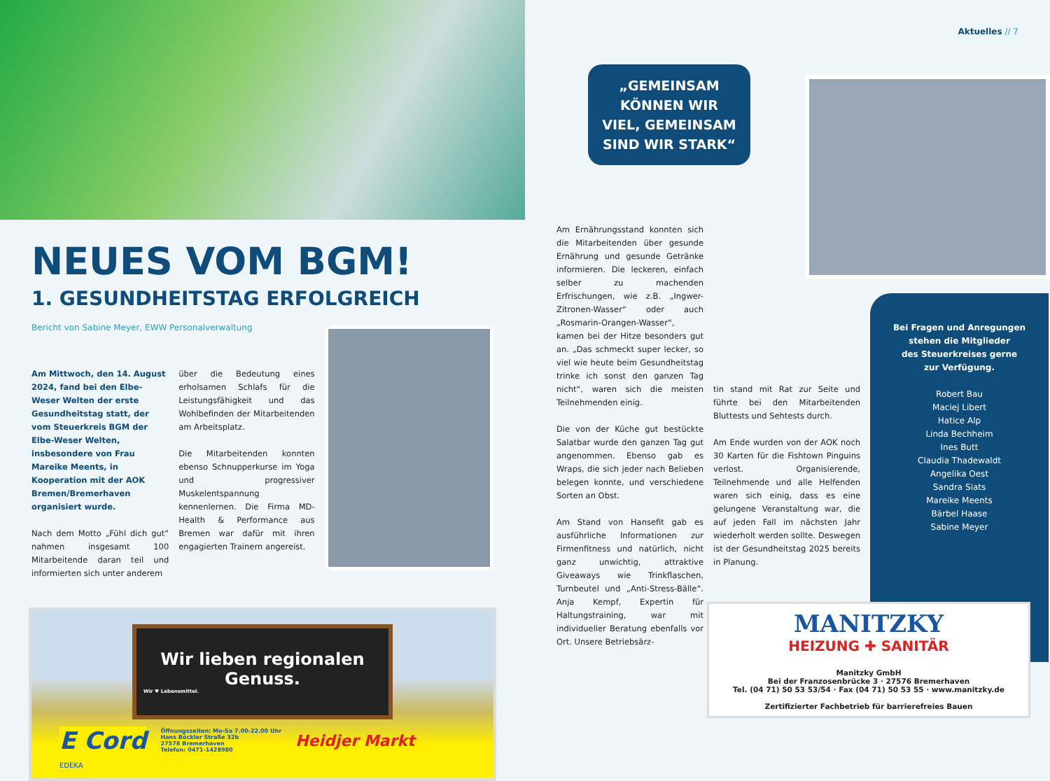NEUES VOM BGM!
1. GESUNDHEITSTAG ERFOLGREICH
Bericht von Sabine Meyer, EWW Personalverwaltung
Am Mittwoch, den 14. August 2024, fand bei den Elbe-Weser Welten der erste Gesundheitstag statt, der vom Steuerkreis BGM der Elbe-Weser Welten, insbesondere von Frau Mareike Meents, in Kooperation mit der AOK Bremen/Bremerhaven organisiert wurde.
Nach dem Motto „Fühl dich gut“ nahmen insgesamt 100 Mitarbeitende daran teil und informierten sich unter anderem
über die Bedeutung eines erholsamen Schlafs für die Leistungsfähigkeit und das Wohlbefinden der Mitarbeitenden am Arbeitsplatz.
Die Mitarbeitenden konnten ebenso Schnupperkurse im Yoga und progressiver Muskelentspannung kennenlernen. Die Firma MD-Health & Performance aus Bremen war dafür mit ihren engagierten Trainern angereist.
Wir lieben regionalen Genuss.
Wir ♥ Lebensmittel.
E Cord
Öffnungszeiten: Mo-Sa 7.00-22.00 Uhr
Hans Böckler Straße 32b
27578 Bremerhaven
Telefon: 0471-1428980
Heidjer Markt
EDEKA
Aktuelles // 7
„GEMEINSAM KÖNNEN WIR VIEL, GEMEINSAM SIND WIR STARK“
Am Ernährungsstand konnten sich die Mitarbeitenden über gesunde Ernährung und gesunde Getränke informieren. Die leckeren, einfach selber zu machenden Erfrischungen, wie z.B. „Ingwer-Zitronen-Wasser“ oder auch „Rosmarin-Orangen-Wasser“, kamen bei der Hitze besonders gut an. „Das schmeckt super lecker, so viel wie heute beim Gesundheitstag trinke ich sonst den ganzen Tag nicht“, waren sich die meisten Teilnehmenden einig.
Die von der Küche gut bestückte Salatbar wurde den ganzen Tag gut angenommen. Ebenso gab es Wraps, die sich jeder nach Belieben belegen konnte, und verschiedene Sorten an Obst.
Am Stand von Hansefit gab es ausführliche Informationen zur Firmenfitness und natürlich, nicht ganz unwichtig, attraktive Giveaways wie Trinkflaschen, Turnbeutel und „Anti-Stress-Bälle“. Anja Kempf, Expertin für Haltungstraining, war mit individueller Beratung ebenfalls vor Ort. Unsere Betriebsärz-
tin stand mit Rat zur Seite und führte bei den Mitarbeitenden Bluttests und Sehtests durch.
Am Ende wurden von der AOK noch 30 Karten für die Fishtown Pinguins verlost. Organisierende, Teilnehmende und alle Helfenden waren sich einig, dass es eine gelungene Veranstaltung war, die auf jeden Fall im nächsten Jahr wiederholt werden sollte. Deswegen ist der Gesundheitstag 2025 bereits in Planung.
Bei Fragen und Anregungen
stehen die Mitglieder
des Steuerkreises gerne
zur Verfügung.
Robert Bau
Maciej Libert
Hatice Alp
Linda Bechheim
Ines Butt
Claudia Thadewaldt
Angelika Oest
Sandra Siats
Mareike Meents
Bärbel Haase
Sabine Meyer
MANITZKY
HEIZUNG ✚ SANITÄR
Manitzky GmbH
Bei der Franzosenbrücke 3 · 27576 Bremerhaven
Tel. (04 71) 50 53 53/54 · Fax (04 71) 50 53 55 · www.manitzky.de
Zertifizierter Fachbetrieb für barrierefreies Bauen